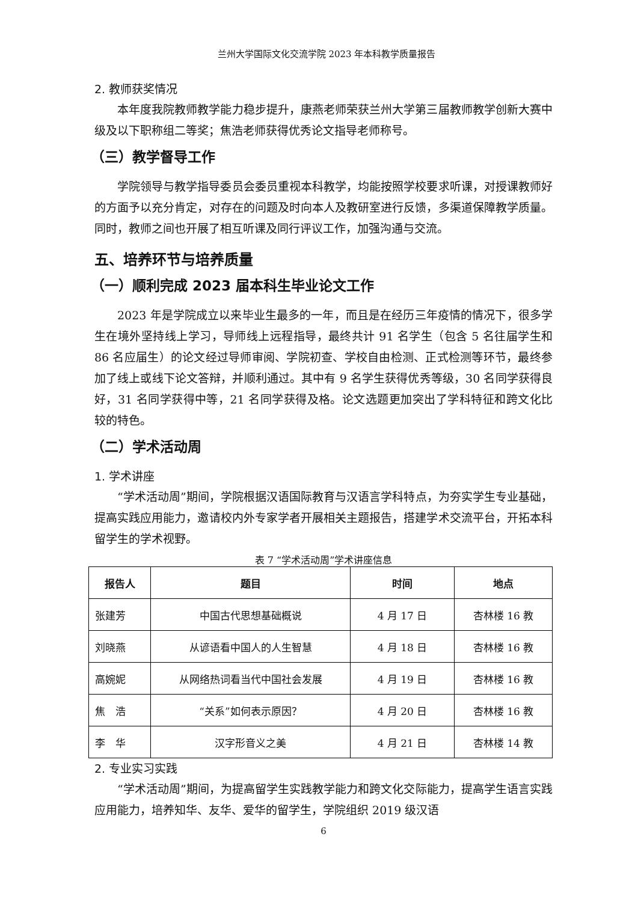兰州大学国际文化交流学院 2023 年本科教学质量报告
2. 教师获奖情况
本年度我院教师教学能力稳步提升，康燕老师荣获兰州大学第三届教师教学创新大赛中级及以下职称组二等奖；焦浩老师获得优秀论文指导老师称号。
（三）教学督导工作
学院领导与教学指导委员会委员重视本科教学，均能按照学校要求听课，对授课教师好的方面予以充分肯定，对存在的问题及时向本人及教研室进行反馈，多渠道保障教学质量。同时，教师之间也开展了相互听课及同行评议工作，加强沟通与交流。
五、培养环节与培养质量
（一）顺利完成 2023 届本科生毕业论文工作
2023 年是学院成立以来毕业生最多的一年，而且是在经历三年疫情的情况下，很多学生在境外坚持线上学习，导师线上远程指导，最终共计 91 名学生（包含 5 名往届学生和 86 名应届生）的论文经过导师审阅、学院初查、学校自由检测、正式检测等环节，最终参加了线上或线下论文答辩，并顺利通过。其中有 9 名学生获得优秀等级，30 名同学获得良好，31 名同学获得中等，21 名同学获得及格。论文选题更加突出了学科特征和跨文化比较的特色。
（二）学术活动周
1. 学术讲座
“学术活动周”期间，学院根据汉语国际教育与汉语言学科特点，为夯实学生专业基础，提高实践应用能力，邀请校内外专家学者开展相关主题报告，搭建学术交流平台，开拓本科留学生的学术视野。
表 7 “学术活动周”学术讲座信息
| 报告人 | 题目 | 时间 | 地点 |
| --- | --- | --- | --- |
| 张建芳 | 中国古代思想基础概说 | 4 月 17 日 | 杏林楼 16 教 |
| 刘晓燕 | 从谚语看中国人的人生智慧 | 4 月 18 日 | 杏林楼 16 教 |
| 高婉妮 | 从网络热词看当代中国社会发展 | 4 月 19 日 | 杏林楼 16 教 |
| 焦 浩 | “关系”如何表示原因？ | 4 月 20 日 | 杏林楼 16 教 |
| 李 华 | 汉字形音义之美 | 4 月 21 日 | 杏林楼 14 教 |
2. 专业实习实践
“学术活动周”期间，为提高留学生实践教学能力和跨文化交际能力，提高学生语言实践应用能力，培养知华、友华、爱华的留学生，学院组织 2019 级汉语
6